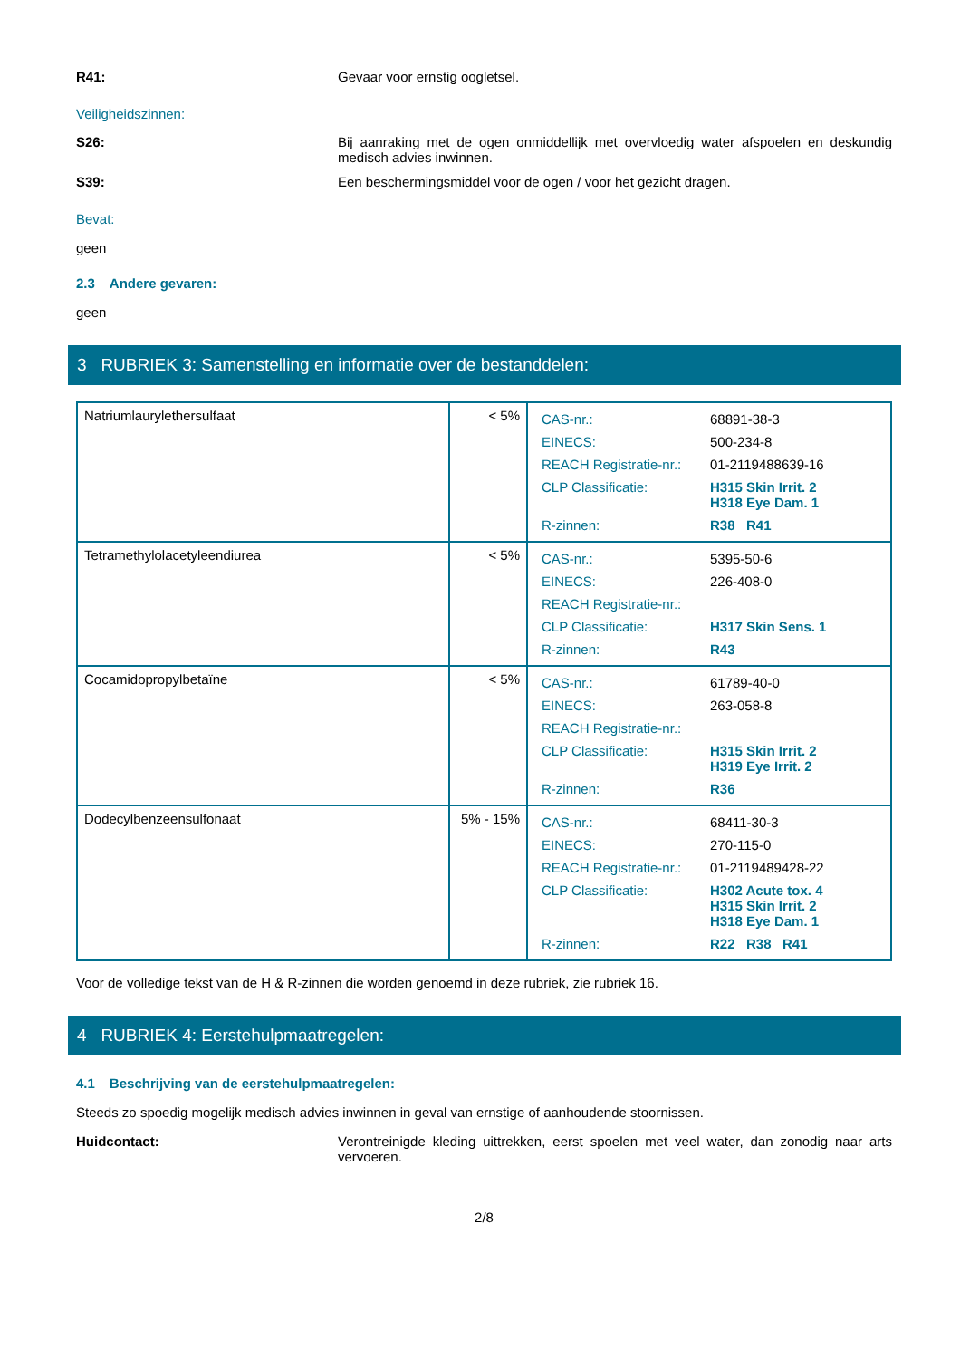R41: Gevaar voor ernstig oogletsel.
Veiligheidszinnen:
S26: Bij aanraking met de ogen onmiddellijk met overvloedig water afspoelen en deskundig medisch advies inwinnen.
S39: Een beschermingsmiddel voor de ogen / voor het gezicht dragen.
Bevat:
geen
2.3 Andere gevaren:
geen
3 RUBRIEK 3: Samenstelling en informatie over de bestanddelen:
| Natriumlaurylethersulfaat | < 5% | / CAS-nr.: / 68891-38-3 / / EINECS: / 500-234-8 / / REACH Registratie-nr.: / 01-2119488639-16 / / CLP Classificatie: / H315 Skin Irrit. 2 H318 Eye Dam. 1 / / R-zinnen: / R38 R41 / |
| Tetramethylolacetyleendiurea | < 5% | / CAS-nr.: / 5395-50-6 / / EINECS: / 226-408-0 / / REACH Registratie-nr.: / / / CLP Classificatie: / H317 Skin Sens. 1 / / R-zinnen: / R43 / |
| Cocamidopropylbetaïne | < 5% | / CAS-nr.: / 61789-40-0 / / EINECS: / 263-058-8 / / REACH Registratie-nr.: / / / CLP Classificatie: / H315 Skin Irrit. 2 H319 Eye Irrit. 2 / / R-zinnen: / R36 / |
| Dodecylbenzeensulfonaat | 5% - 15% | / CAS-nr.: / 68411-30-3 / / EINECS: / 270-115-0 / / REACH Registratie-nr.: / 01-2119489428-22 / / CLP Classificatie: / H302 Acute tox. 4 H315 Skin Irrit. 2 H318 Eye Dam. 1 / / R-zinnen: / R22 R38 R41 / |
Voor de volledige tekst van de H & R-zinnen die worden genoemd in deze rubriek, zie rubriek 16.
4 RUBRIEK 4: Eerstehulpmaatregelen:
4.1 Beschrijving van de eerstehulpmaatregelen:
Steeds zo spoedig mogelijk medisch advies inwinnen in geval van ernstige of aanhoudende stoornissen.
Huidcontact: Verontreinigde kleding uittrekken, eerst spoelen met veel water, dan zonodig naar arts vervoeren.
2/8